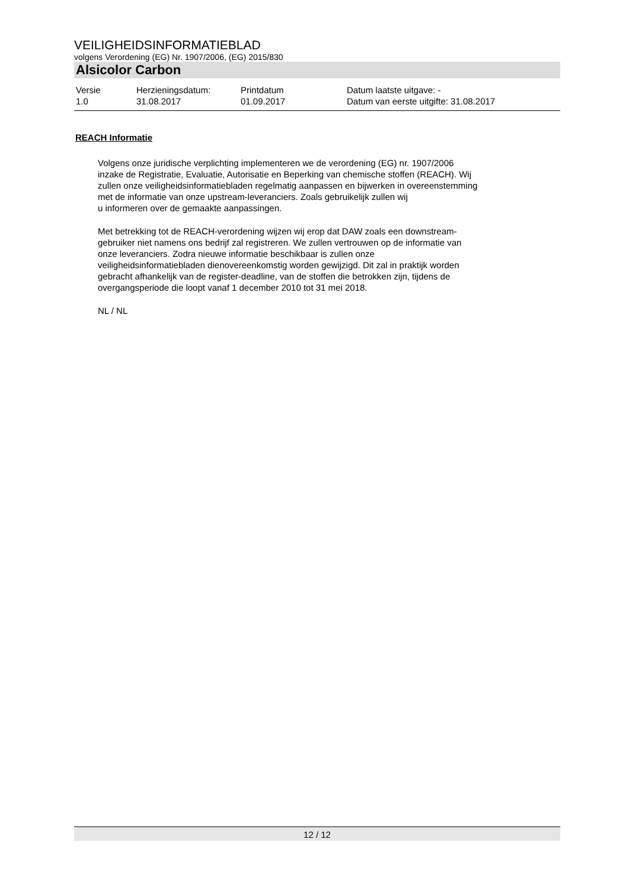VEILIGHEIDSINFORMATIEBLAD
volgens Verordening (EG) Nr. 1907/2006, (EG) 2015/830
Alsicolor Carbon
| Versie | Herzieningsdatum: | Printdatum | Datum laatste uitgave: - |
| 1.0 | 31.08.2017 | 01.09.2017 | Datum van eerste uitgifte: 31.08.2017 |
REACH Informatie
Volgens onze juridische verplichting implementeren we de verordening (EG) nr. 1907/2006
inzake de Registratie, Evaluatie, Autorisatie en Beperking van chemische stoffen (REACH). Wij
zullen onze veiligheidsinformatiebladen regelmatig aanpassen en bijwerken in overeenstemming
met de informatie van onze upstream-leveranciers. Zoals gebruikelijk zullen wij
u informeren over de gemaakte aanpassingen.
Met betrekking tot de REACH-verordening wijzen wij erop dat DAW zoals een downstream-
gebruiker niet namens ons bedrijf zal registreren. We zullen vertrouwen op de informatie van
onze leveranciers. Zodra nieuwe informatie beschikbaar is zullen onze
veiligheidsinformatiebladen dienovereenkomstig worden gewijzigd. Dit zal in praktijk worden
gebracht afhankelijk van de register-deadline, van de stoffen die betrokken zijn, tijdens de
overgangsperiode die loopt vanaf 1 december 2010 tot 31 mei 2018.
NL / NL
12 / 12